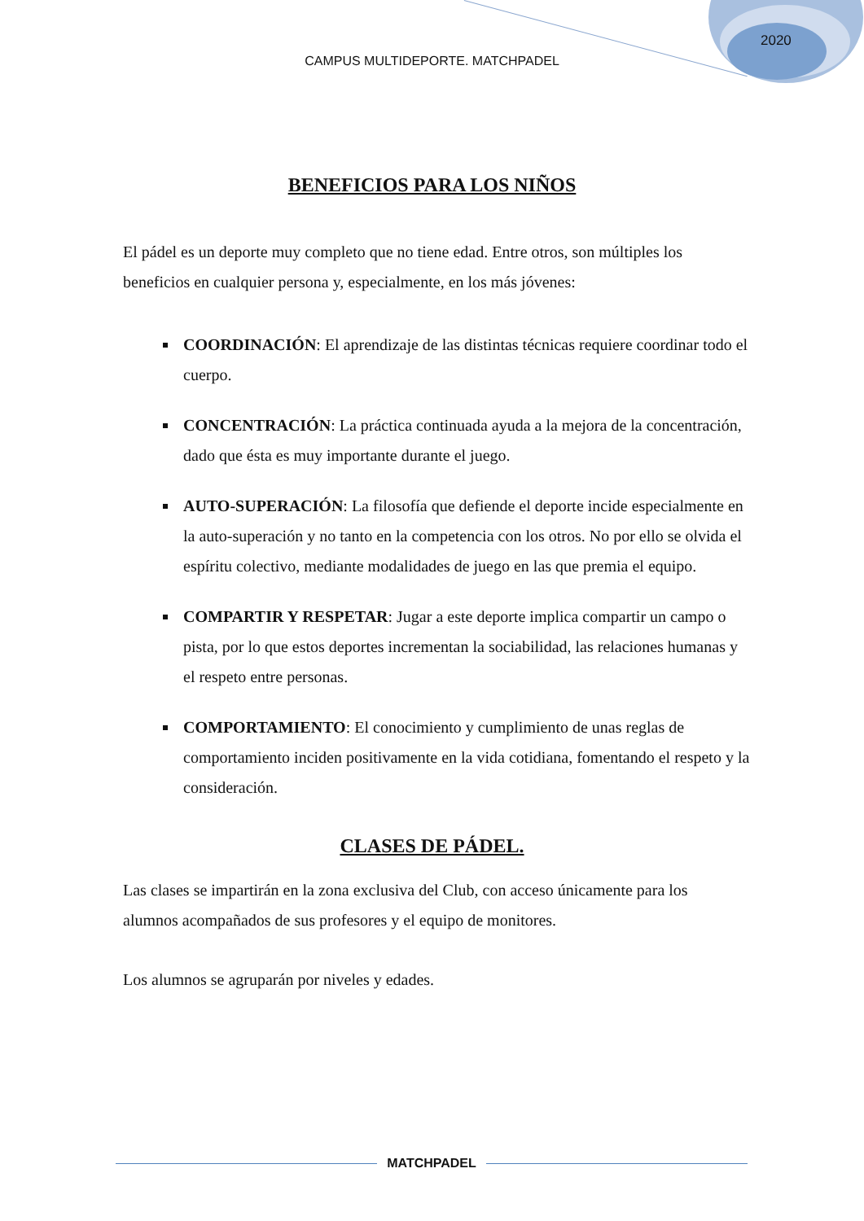2020
CAMPUS MULTIDEPORTE. MATCHPADEL
BENEFICIOS PARA LOS NIÑOS
El pádel es un deporte muy completo que no tiene edad. Entre otros, son múltiples los beneficios en cualquier persona y, especialmente, en los más jóvenes:
COORDINACIÓN: El aprendizaje de las distintas técnicas requiere coordinar todo el cuerpo.
CONCENTRACIÓN: La práctica continuada ayuda a la mejora de la concentración, dado que ésta es muy importante durante el juego.
AUTO-SUPERACIÓN: La filosofía que defiende el deporte incide especialmente en la auto-superación y no tanto en la competencia con los otros. No por ello se olvida el espíritu colectivo, mediante modalidades de juego en las que premia el equipo.
COMPARTIR Y RESPETAR: Jugar a este deporte implica compartir un campo o pista, por lo que estos deportes incrementan la sociabilidad, las relaciones humanas y el respeto entre personas.
COMPORTAMIENTO: El conocimiento y cumplimiento de unas reglas de comportamiento inciden positivamente en la vida cotidiana, fomentando el respeto y la consideración.
CLASES DE PÁDEL.
Las clases se impartirán en la zona exclusiva del Club, con acceso únicamente para los alumnos acompañados de sus profesores y el equipo de monitores.
Los alumnos se agruparán por niveles y edades.
MATCHPADEL